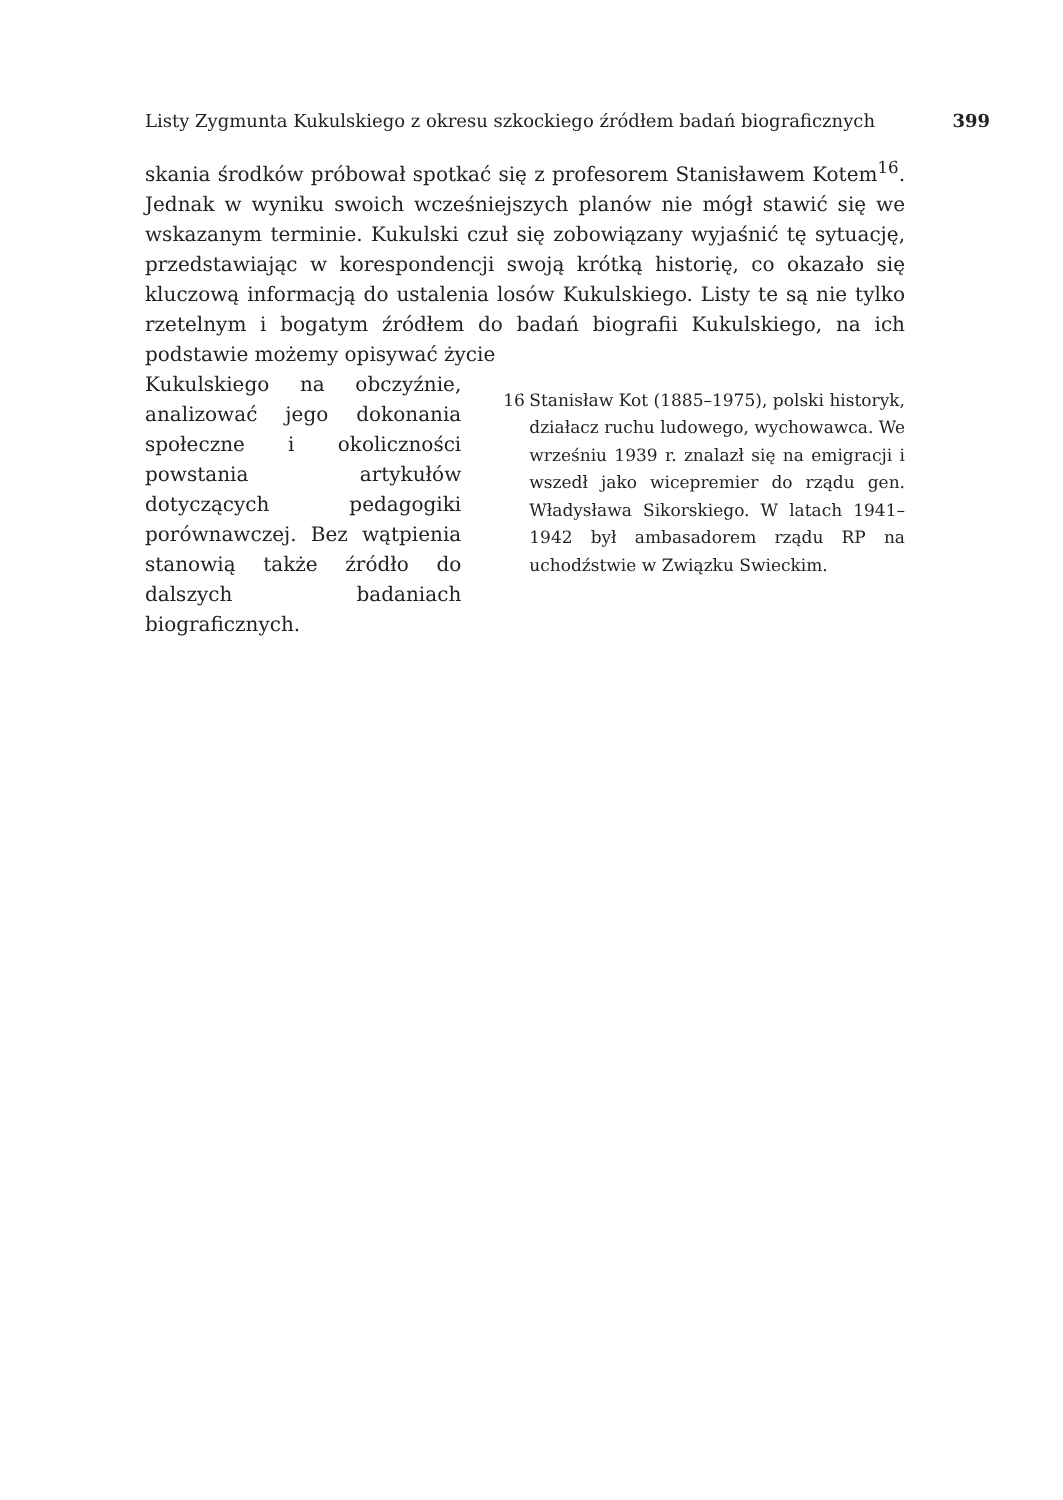Listy Zygmunta Kukulskiego z okresu szkockiego źródłem badań biograficznych 399
skania środków próbował spotkać się z profesorem Stanisławem Kotem<sup>16</sup>. Jednak w wyniku swoich wcześniejszych planów nie mógł stawić się we wskazanym terminie. Kukulski czuł się zobowiązany wyjaśnić tę sytuację, przedstawiając w korespondencji swoją krótką historię, co okazało się kluczową informacją do ustalenia losów Kukulskiego. Listy te są nie tylko rzetelnym i bogatym źródłem do badań biografii Kukulskiego, na ich podstawie możemy opisywać życie
Kukulskiego na obczyźnie, analizować jego dokonania społeczne i okoliczności powstania artykułów dotyczących pedagogiki porównawczej. Bez wątpienia stanowią także źródło do dalszych badaniach biograficznych.
16 Stanisław Kot (1885–1975), polski historyk, działacz ruchu ludowego, wychowawca. We wrześniu 1939 r. znalazł się na emigracji i wszedł jako wicepremier do rządu gen. Władysława Sikorskiego. W latach 1941–1942 był ambasadorem rządu RP na uchodźstwie w Związku Swieckim.